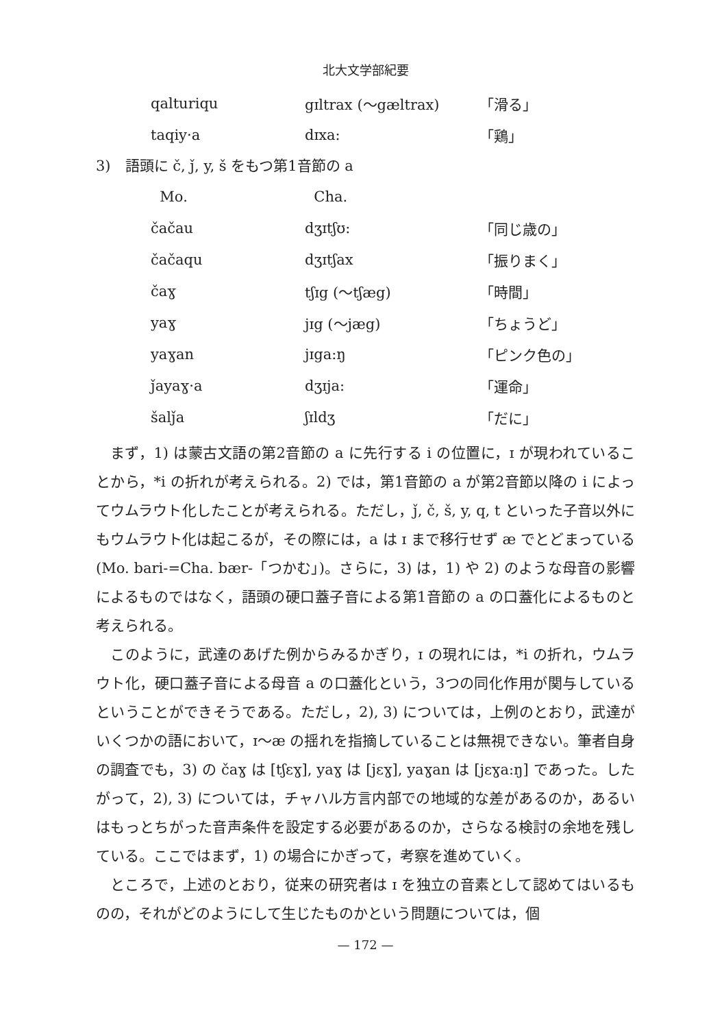北大文学部紀要
| qalturiqu | gɪltrax (～gæltrax) | 「滑る」 |
| taqiy·a | dɪxa: | 「鶏」 |
3)　語頭に č, ǰ, y, š をもつ第1音節の a
| Mo. | Cha. | |
| --- | --- | --- |
| čačau | dʒɪtʃʊ: | 「同じ歳の」 |
| čačaqu | dʒɪtʃax | 「振りまく」 |
| čaɣ | tʃɪg (～tʃæg) | 「時間」 |
| yaɣ | jɪg (～jæg) | 「ちょうど」 |
| yaɣan | jɪga:ŋ | 「ピンク色の」 |
| ǰayaɣ·a | dʒɪja: | 「運命」 |
| šalǰa | ʃɪldʒ | 「だに」 |
まず，1) は蒙古文語の第2音節の a に先行する i の位置に，ɪ が現われていることから，*i の折れが考えられる。2) では，第1音節の a が第2音節以降の i によってウムラウト化したことが考えられる。ただし，ǰ, č, š, y, q, t といった子音以外にもウムラウト化は起こるが，その際には，a は ɪ まで移行せず æ でとどまっている (Mo. bari-=Cha. bær-「つかむ」)。さらに，3) は，1) や 2) のような母音の影響によるものではなく，語頭の硬口蓋子音による第1音節の a の口蓋化によるものと考えられる。
このように，武達のあげた例からみるかぎり，ɪ の現れには，*i の折れ，ウムラウト化，硬口蓋子音による母音 a の口蓋化という，3つの同化作用が関与しているということができそうである。ただし，2), 3) については，上例のとおり，武達がいくつかの語において，ɪ～æ の揺れを指摘していることは無視できない。筆者自身の調査でも，3) の čaɣ は [tʃɛɣ], yaɣ は [jɛɣ], yaɣan は [jɛɣa:ŋ] であった。したがって，2), 3) については，チャハル方言内部での地域的な差があるのか，あるいはもっとちがった音声条件を設定する必要があるのか，さらなる検討の余地を残している。ここではまず，1) の場合にかぎって，考察を進めていく。
ところで，上述のとおり，従来の研究者は ɪ を独立の音素として認めてはいるものの，それがどのようにして生じたものかという問題については，個
— 172 —